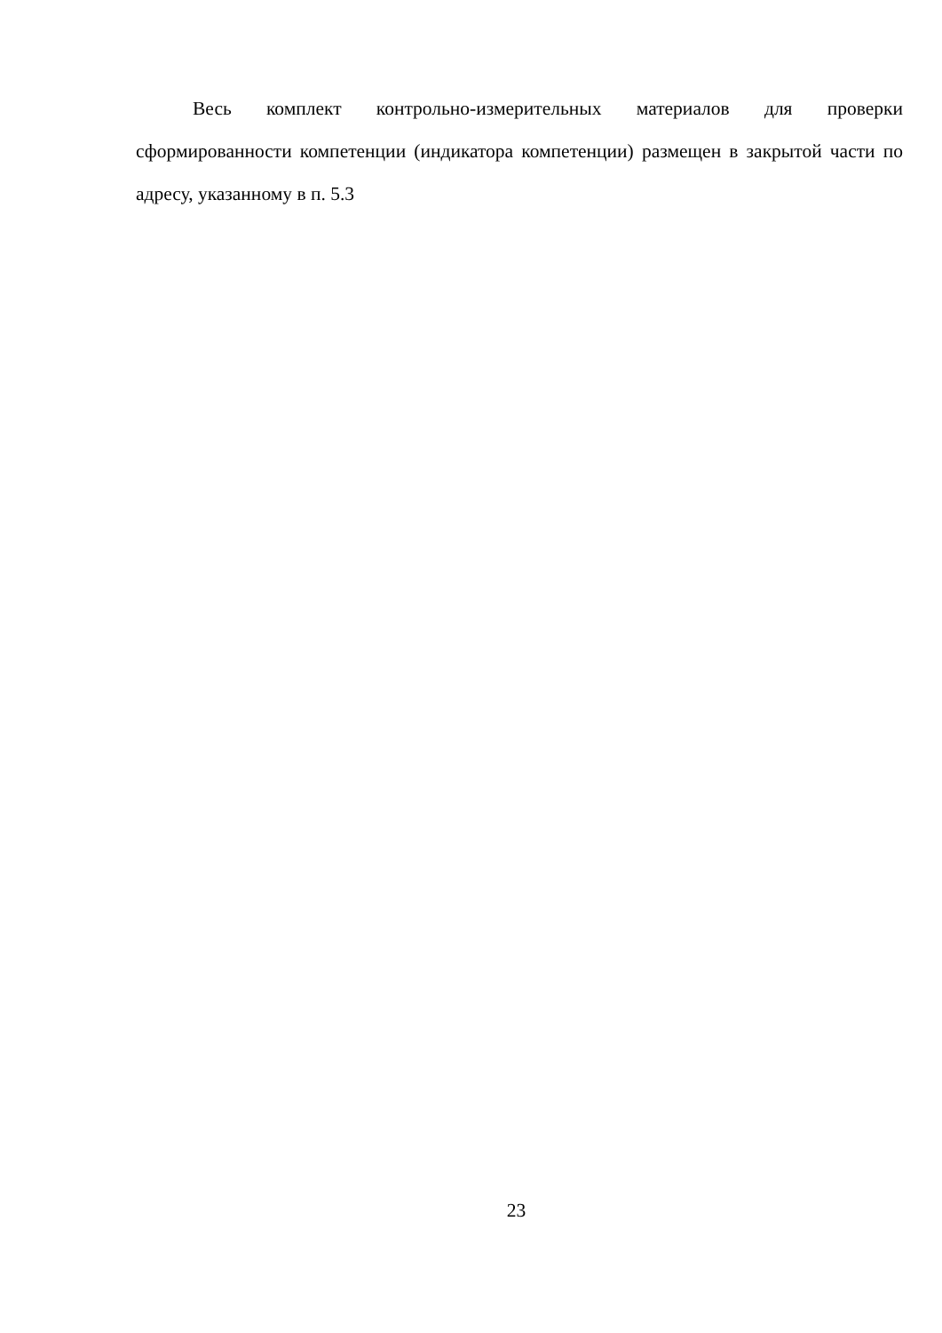Весь комплект контрольно-измерительных материалов для проверки сформированности компетенции (индикатора компетенции) размещен в закрытой части по адресу, указанному в п. 5.3
23